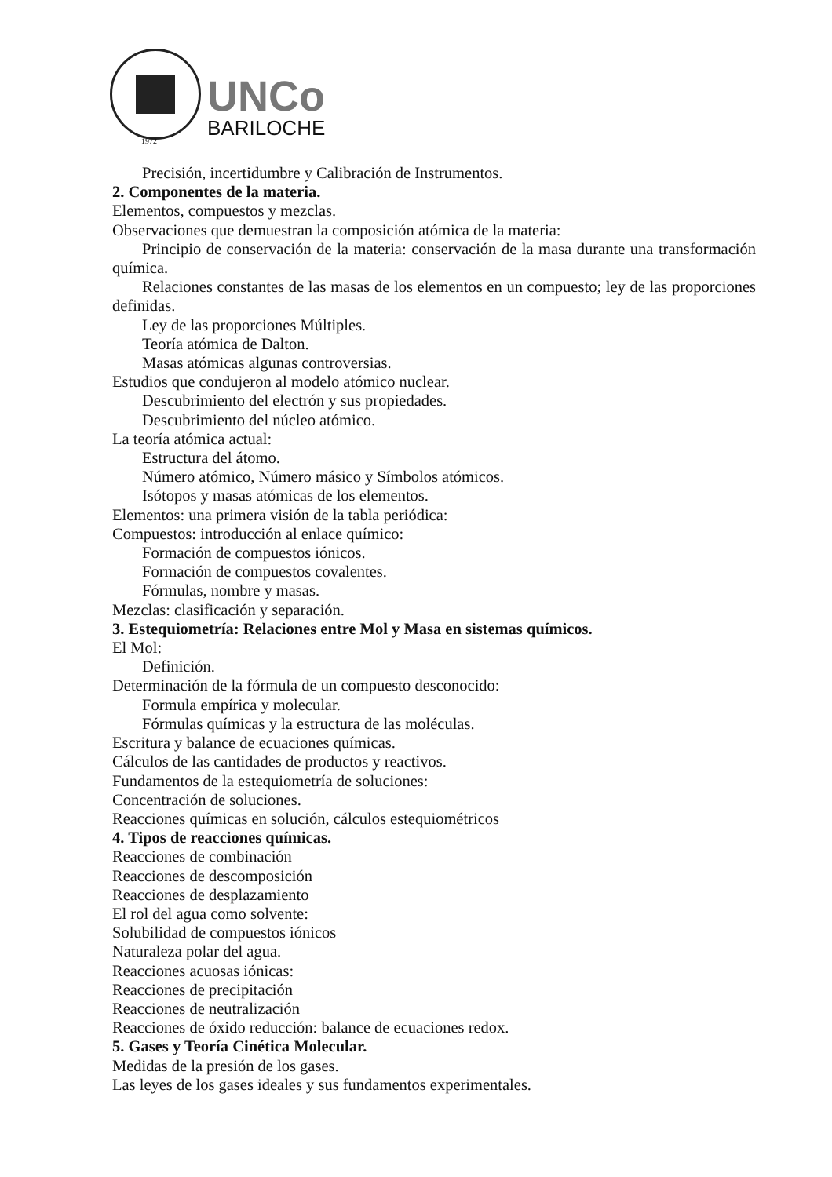1972
UNCo
BARILOCHE
Precisión, incertidumbre y Calibración de Instrumentos.
2. Componentes de la materia.
Elementos, compuestos y mezclas.
Observaciones que demuestran la composición atómica de la materia:
Principio de conservación de la materia: conservación de la masa durante una transformación química.
Relaciones constantes de las masas de los elementos en un compuesto; ley de las proporciones definidas.
Ley de las proporciones Múltiples.
Teoría atómica de Dalton.
Masas atómicas algunas controversias.
Estudios que condujeron al modelo atómico nuclear.
Descubrimiento del electrón y sus propiedades.
Descubrimiento del núcleo atómico.
La teoría atómica actual:
Estructura del átomo.
Número atómico, Número másico y Símbolos atómicos.
Isótopos y masas atómicas de los elementos.
Elementos: una primera visión de la tabla periódica:
Compuestos: introducción al enlace químico:
Formación de compuestos iónicos.
Formación de compuestos covalentes.
Fórmulas, nombre y masas.
Mezclas: clasificación y separación.
3. Estequiometría: Relaciones entre Mol y Masa en sistemas químicos.
El Mol:
Definición.
Determinación de la fórmula de un compuesto desconocido:
Formula empírica y molecular.
Fórmulas químicas y la estructura de las moléculas.
Escritura y balance de ecuaciones químicas.
Cálculos de las cantidades de productos y reactivos.
Fundamentos de la estequiometría de soluciones:
Concentración de soluciones.
Reacciones químicas en solución, cálculos estequiométricos
4. Tipos de reacciones químicas.
Reacciones de combinación
Reacciones de descomposición
Reacciones de desplazamiento
El rol del agua como solvente:
Solubilidad de compuestos iónicos
Naturaleza polar del agua.
Reacciones acuosas iónicas:
Reacciones de precipitación
Reacciones de neutralización
Reacciones de óxido reducción: balance de ecuaciones redox.
5. Gases y Teoría Cinética Molecular.
Medidas de la presión de los gases.
Las leyes de los gases ideales y sus fundamentos experimentales.